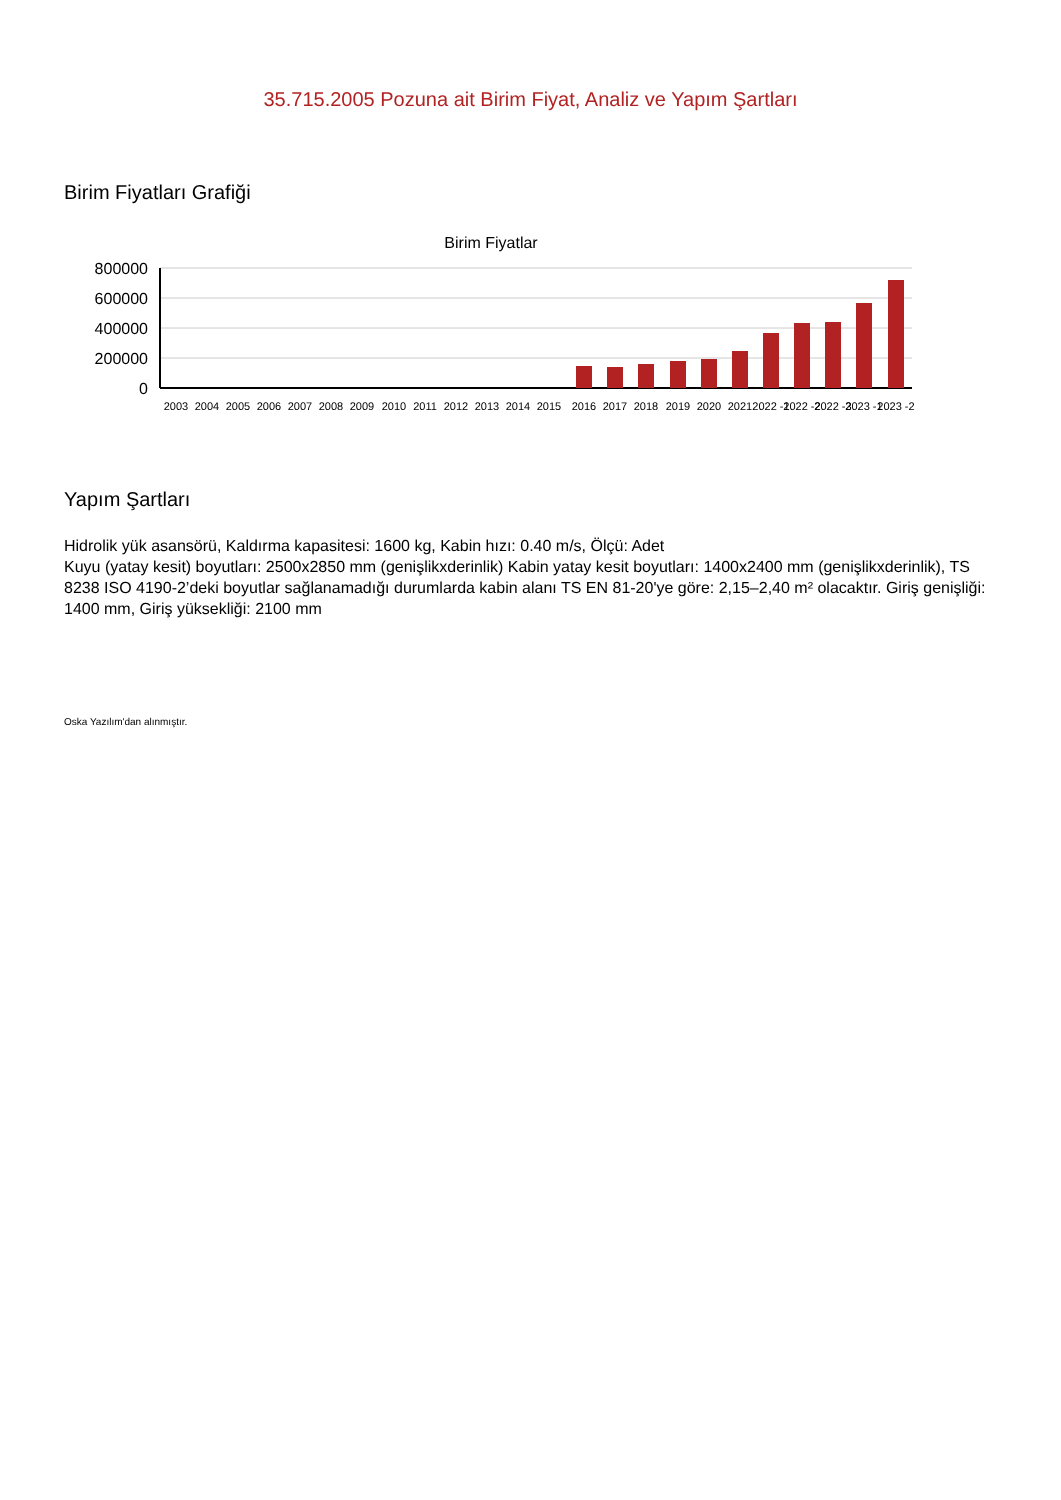35.715.2005 Pozuna ait Birim Fiyat, Analiz ve Yapım Şartları
Birim Fiyatları Grafiği
Birim Fiyatlar
800000
600000
400000
200000
0
2003
2004
2005
2006
2007
2008
2009
2010
2011
2012
2013
2014
2015
2016
2017
2018
2019
2020
2021
2022 -1
2022 -2
2022 -3
2023 -1
2023 -2
Yapım Şartları
Hidrolik yük asansörü, Kaldırma kapasitesi: 1600 kg, Kabin hızı: 0.40 m/s, Ölçü: Adet
Kuyu (yatay kesit) boyutları: 2500x2850 mm (genişlikxderinlik) Kabin yatay kesit boyutları: 1400x2400 mm (genişlikxderinlik), TS 8238 ISO 4190-2’deki boyutlar sağlanamadığı durumlarda kabin alanı TS EN 81-20'ye göre: 2,15–2,40 m² olacaktır. Giriş genişliği: 1400 mm, Giriş yüksekliği: 2100 mm
Oska Yazılım'dan alınmıştır.